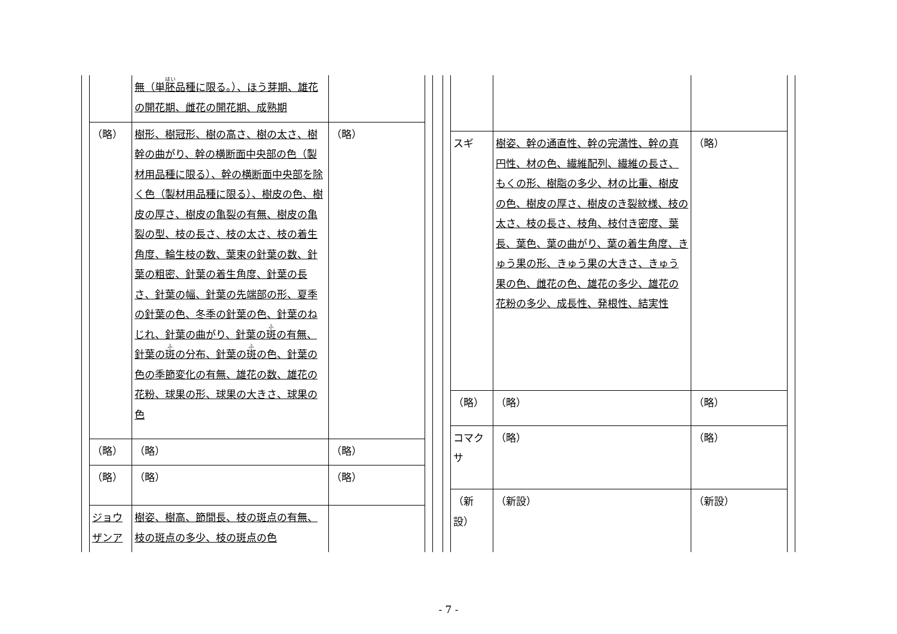| | 無（単 胚 品種に限る。）、ほう芽期、雄花の開花期、雌花の開花期、成熟期 | |
| （略） | 樹形、樹冠形、樹の高さ、樹の太さ、樹幹の曲がり、幹の横断面中央部の色（製材用品種に限る）、幹の横断面中央部を除く色（製材用品種に限る）、樹皮の色、樹皮の厚さ、樹皮の亀裂の有無、樹皮の亀裂の型、枝の長さ、枝の太さ、枝の着生角度、輪生枝の数、葉束の針葉の数、針葉の粗密、針葉の着生角度、針葉の長さ、針葉の幅、針葉の先端部の形、夏季の針葉の色、冬季の針葉の色、針葉のねじれ、針葉の曲がり、針葉の 斑 の有無、針葉の 斑 の分布、針葉の 斑 の色、針葉の色の季節変化の有無、雄花の数、雄花の花粉、球果の形、球果の大きさ、球果の色 | （略） |
| （略） | （略） | （略） |
| （略） | （略） | （略） |
| ジョウザンア | 樹姿、樹高、節間長、枝の斑点の有無、枝の斑点の多少、枝の斑点の色 | |
| スギ | 樹姿、幹の通直性、幹の完満性、幹の真円性、材の色、繊維配列、繊維の長さ、もくの形、樹脂の多少、材の比重、樹皮の色、樹皮の厚さ、樹皮のき裂紋様、枝の太さ、枝の長さ、枝角、枝付き密度、葉長、葉色、葉の曲がり、葉の着生角度、きゅう果の形、きゅう果の大きさ、きゅう果の色、雌花の色、雄花の多少、雄花の花粉の多少、成長性、発根性、結実性 | （略） |
| （略） | （略） | （略） |
| コマクサ | （略） | （略） |
| （新設） | （新設） | （新設） |
- 7 -